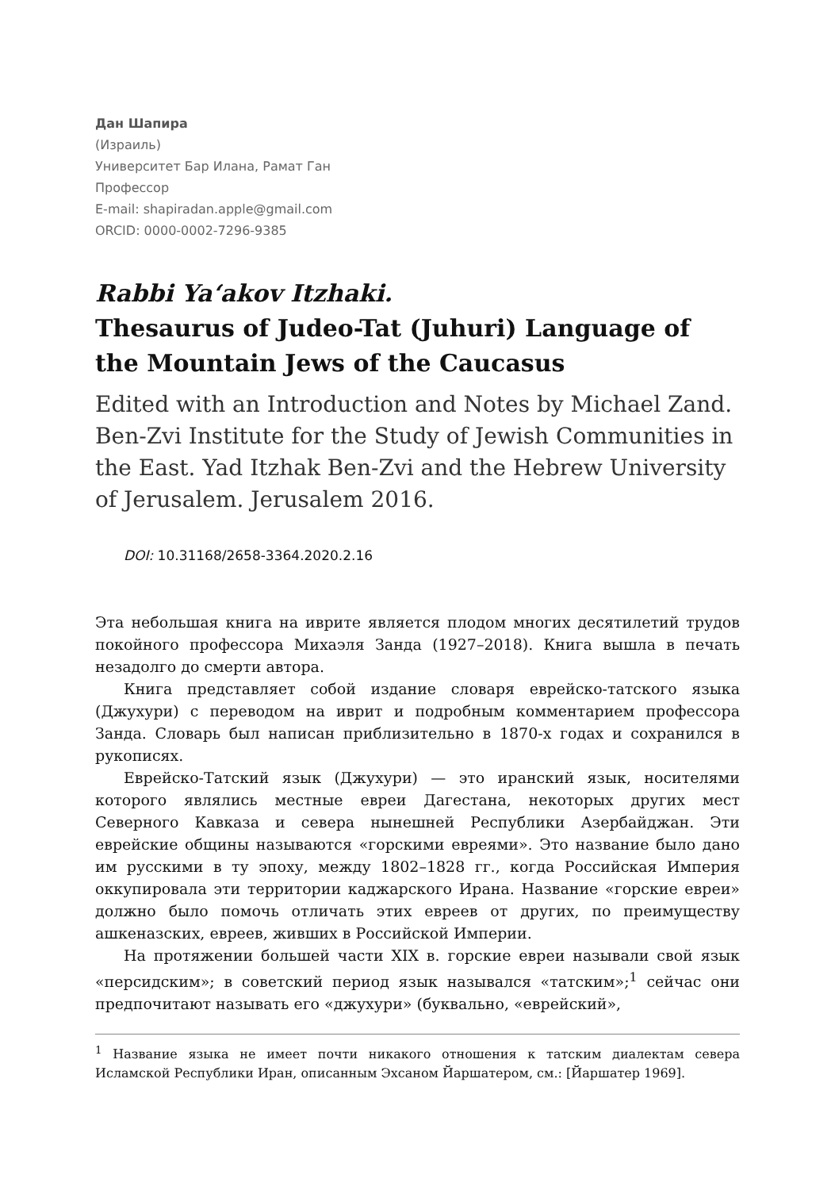Дан Шапира
(Израиль)
Университет Бар Илана, Рамат Ган
Профессор
E-mail: shapiradan.apple@gmail.com
ORCID: 0000-0002-7296-9385
Rabbi Ya‘akov Itzhaki.
Thesaurus of Judeo-Tat (Juhuri) Language of the Mountain Jews of the Caucasus
Edited with an Introduction and Notes by Michael Zand. Ben-Zvi Institute for the Study of Jewish Communities in the East. Yad Itzhak Ben-Zvi and the Hebrew University of Jerusalem. Jerusalem 2016.
DOI: 10.31168/2658-3364.2020.2.16
Эта небольшая книга на иврите является плодом многих десятилетий трудов покойного профессора Михаэля Занда (1927–2018). Книга вышла в печать незадолго до смерти автора.
Книга представляет собой издание словаря еврейско-татского языка (Джухури) с переводом на иврит и подробным комментарием профессора Занда. Словарь был написан приблизительно в 1870-х годах и сохранился в рукописях.
Еврейско-Татский язык (Джухури) — это иранский язык, носителями которого являлись местные евреи Дагестана, некоторых других мест Северного Кавказа и севера нынешней Республики Азербайджан. Эти еврейские общины называются «горскими евреями». Это название было дано им русскими в ту эпоху, между 1802–1828 гг., когда Российская Империя оккупировала эти территории каджарского Ирана. Название «горские евреи» должно было помочь отличать этих евреев от других, по преимуществу ашкеназских, евреев, живших в Российской Империи.
На протяжении большей части XIX в. горские евреи называли свой язык «персидским»; в советский период язык назывался «татским»;<sup>1</sup> сейчас они предпочитают называть его «джухури» (буквально, «еврейский»,
<sup>1</sup> Название языка не имеет почти никакого отношения к татским диалектам севера Исламской Республики Иран, описанным Эхсаном Йаршатером, см.: [Йаршатер 1969].